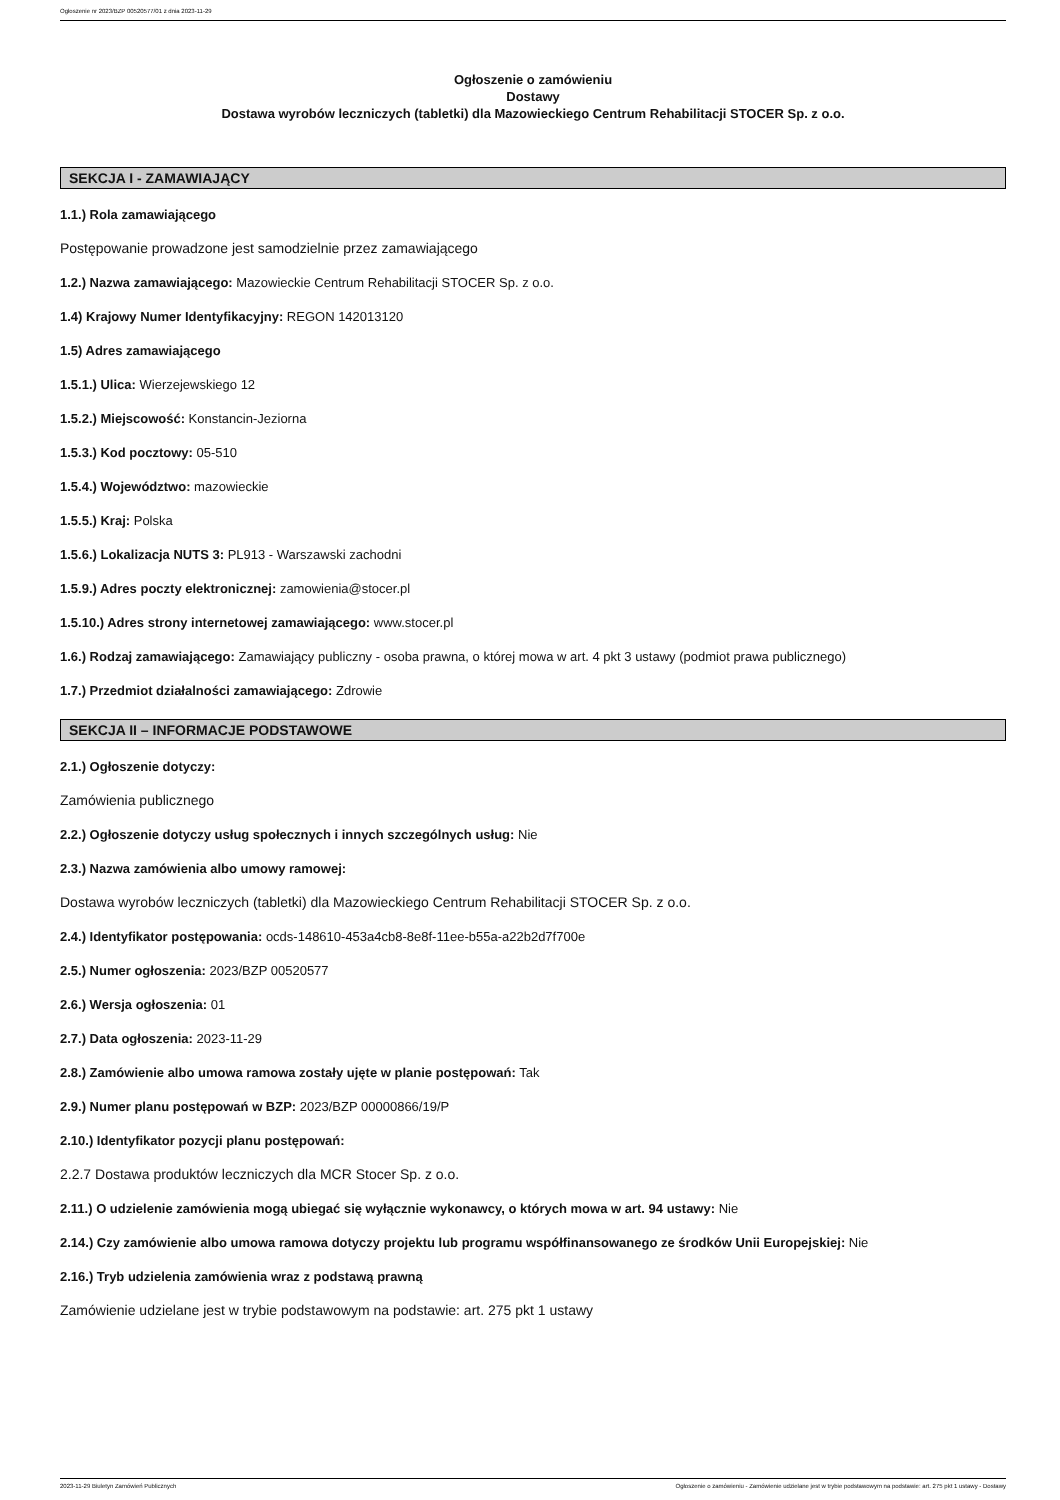Ogłoszenie nr 2023/BZP 00520577/01 z dnia 2023-11-29
Ogłoszenie o zamówieniu
Dostawy
Dostawa wyrobów leczniczych (tabletki) dla Mazowieckiego Centrum Rehabilitacji STOCER Sp. z o.o.
SEKCJA I - ZAMAWIAJĄCY
1.1.) Rola zamawiającego
Postępowanie prowadzone jest samodzielnie przez zamawiającego
1.2.) Nazwa zamawiającego: Mazowieckie Centrum Rehabilitacji STOCER Sp. z o.o.
1.4) Krajowy Numer Identyfikacyjny: REGON 142013120
1.5) Adres zamawiającego
1.5.1.) Ulica: Wierzejewskiego 12
1.5.2.) Miejscowość: Konstancin-Jeziorna
1.5.3.) Kod pocztowy: 05-510
1.5.4.) Województwo: mazowieckie
1.5.5.) Kraj: Polska
1.5.6.) Lokalizacja NUTS 3: PL913 - Warszawski zachodni
1.5.9.) Adres poczty elektronicznej: zamowienia@stocer.pl
1.5.10.) Adres strony internetowej zamawiającego: www.stocer.pl
1.6.) Rodzaj zamawiającego: Zamawiający publiczny - osoba prawna, o której mowa w art. 4 pkt 3 ustawy (podmiot prawa publicznego)
1.7.) Przedmiot działalności zamawiającego: Zdrowie
SEKCJA II – INFORMACJE PODSTAWOWE
2.1.) Ogłoszenie dotyczy:
Zamówienia publicznego
2.2.) Ogłoszenie dotyczy usług społecznych i innych szczególnych usług: Nie
2.3.) Nazwa zamówienia albo umowy ramowej:
Dostawa wyrobów leczniczych (tabletki) dla Mazowieckiego Centrum Rehabilitacji STOCER Sp. z o.o.
2.4.) Identyfikator postępowania: ocds-148610-453a4cb8-8e8f-11ee-b55a-a22b2d7f700e
2.5.) Numer ogłoszenia: 2023/BZP 00520577
2.6.) Wersja ogłoszenia: 01
2.7.) Data ogłoszenia: 2023-11-29
2.8.) Zamówienie albo umowa ramowa zostały ujęte w planie postępowań: Tak
2.9.) Numer planu postępowań w BZP: 2023/BZP 00000866/19/P
2.10.) Identyfikator pozycji planu postępowań:
2.2.7 Dostawa produktów leczniczych dla MCR Stocer Sp. z o.o.
2.11.) O udzielenie zamówienia mogą ubiegać się wyłącznie wykonawcy, o których mowa w art. 94 ustawy: Nie
2.14.) Czy zamówienie albo umowa ramowa dotyczy projektu lub programu współfinansowanego ze środków Unii Europejskiej: Nie
2.16.) Tryb udzielenia zamówienia wraz z podstawą prawną
Zamówienie udzielane jest w trybie podstawowym na podstawie: art. 275 pkt 1 ustawy
2023-11-29 Biuletyn Zamówień Publicznych Ogłoszenie o zamówieniu - Zamówienie udzielane jest w trybie podstawowym na podstawie: art. 275 pkt 1 ustawy - Dostawy